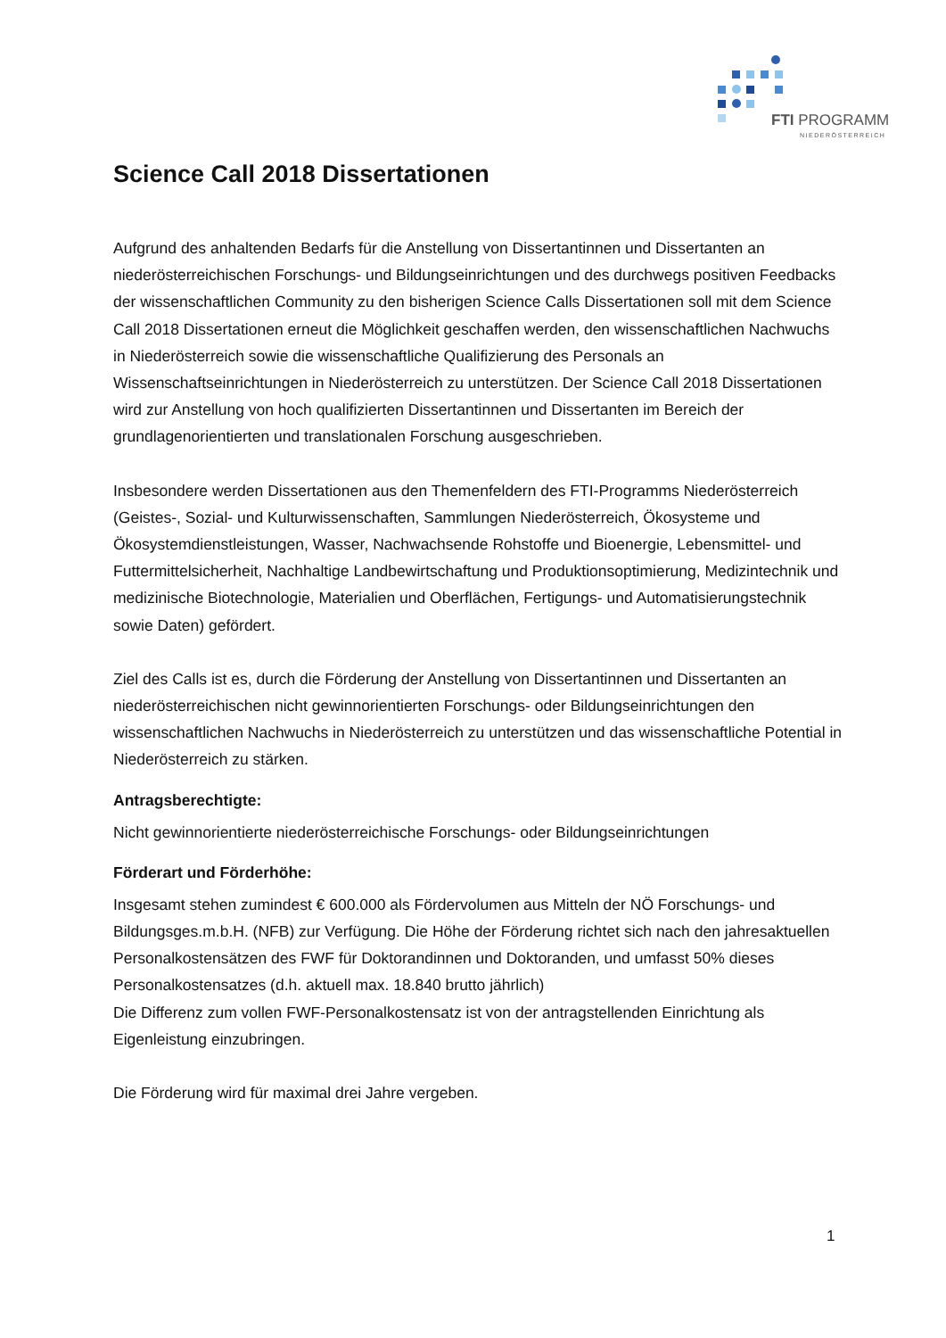FTI PROGRAMM
NIEDERÖSTERREICH
Science Call 2018 Dissertationen
Aufgrund des anhaltenden Bedarfs für die Anstellung von Dissertantinnen und Dissertanten an niederösterreichischen Forschungs- und Bildungseinrichtungen und des durchwegs positiven Feedbacks der wissenschaftlichen Community zu den bisherigen Science Calls Dissertationen soll mit dem Science Call 2018 Dissertationen erneut die Möglichkeit geschaffen werden, den wissenschaftlichen Nachwuchs in Niederösterreich sowie die wissenschaftliche Qualifizierung des Personals an Wissenschaftseinrichtungen in Niederösterreich zu unterstützen. Der Science Call 2018 Dissertationen wird zur Anstellung von hoch qualifizierten Dissertantinnen und Dissertanten im Bereich der grundlagenorientierten und translationalen Forschung ausgeschrieben.
Insbesondere werden Dissertationen aus den Themenfeldern des FTI-Programms Niederösterreich (Geistes-, Sozial- und Kulturwissenschaften, Sammlungen Niederösterreich, Ökosysteme und Ökosystemdienstleistungen, Wasser, Nachwachsende Rohstoffe und Bioenergie, Lebensmittel- und Futtermittelsicherheit, Nachhaltige Landbewirtschaftung und Produktionsoptimierung, Medizintechnik und medizinische Biotechnologie, Materialien und Oberflächen, Fertigungs- und Automatisierungstechnik sowie Daten) gefördert.
Ziel des Calls ist es, durch die Förderung der Anstellung von Dissertantinnen und Dissertanten an niederösterreichischen nicht gewinnorientierten Forschungs- oder Bildungseinrichtungen den wissenschaftlichen Nachwuchs in Niederösterreich zu unterstützen und das wissenschaftliche Potential in Niederösterreich zu stärken.
Antragsberechtigte:
Nicht gewinnorientierte niederösterreichische Forschungs- oder Bildungseinrichtungen
Förderart und Förderhöhe:
Insgesamt stehen zumindest € 600.000 als Fördervolumen aus Mitteln der NÖ Forschungs- und Bildungsges.m.b.H. (NFB) zur Verfügung. Die Höhe der Förderung richtet sich nach den jahresaktuellen Personalkostensätzen des FWF für Doktorandinnen und Doktoranden, und umfasst 50% dieses Personalkostensatzes (d.h. aktuell max. 18.840 brutto jährlich)
Die Differenz zum vollen FWF-Personalkostensatz ist von der antragstellenden Einrichtung als Eigenleistung einzubringen.
Die Förderung wird für maximal drei Jahre vergeben.
1